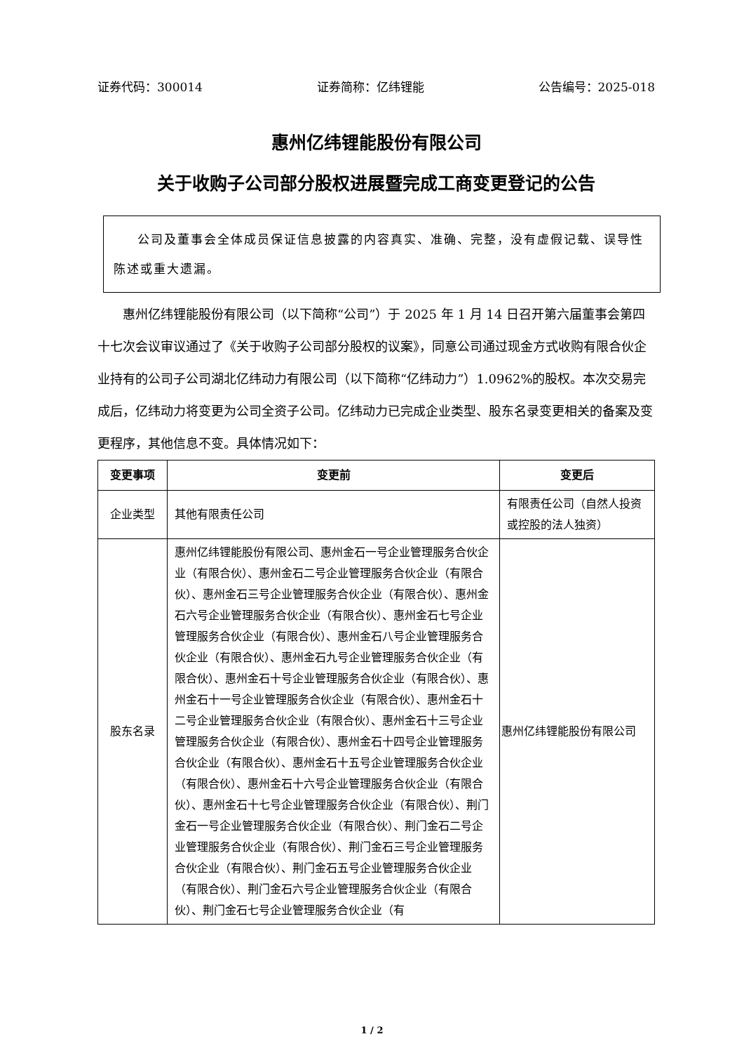证券代码：300014 证券简称：亿纬锂能 公告编号：2025-018
惠州亿纬锂能股份有限公司
关于收购子公司部分股权进展暨完成工商变更登记的公告
公司及董事会全体成员保证信息披露的内容真实、准确、完整，没有虚假记载、误导性陈述或重大遗漏。
惠州亿纬锂能股份有限公司（以下简称“公司”）于 2025 年 1 月 14 日召开第六届董事会第四十七次会议审议通过了《关于收购子公司部分股权的议案》，同意公司通过现金方式收购有限合伙企业持有的公司子公司湖北亿纬动力有限公司（以下简称“亿纬动力”）1.0962%的股权。本次交易完成后，亿纬动力将变更为公司全资子公司。亿纬动力已完成企业类型、股东名录变更相关的备案及变更程序，其他信息不变。具体情况如下：
| 变更事项 | 变更前 | 变更后 |
| --- | --- | --- |
| 企业类型 | 其他有限责任公司 | 有限责任公司（自然人投资或控股的法人独资） |
| 股东名录 | 惠州亿纬锂能股份有限公司、惠州金石一号企业管理服务合伙企业（有限合伙）、惠州金石二号企业管理服务合伙企业（有限合伙）、惠州金石三号企业管理服务合伙企业（有限合伙）、惠州金石六号企业管理服务合伙企业（有限合伙）、惠州金石七号企业管理服务合伙企业（有限合伙）、惠州金石八号企业管理服务合伙企业（有限合伙）、惠州金石九号企业管理服务合伙企业（有限合伙）、惠州金石十号企业管理服务合伙企业（有限合伙）、惠州金石十一号企业管理服务合伙企业（有限合伙）、惠州金石十二号企业管理服务合伙企业（有限合伙）、惠州金石十三号企业管理服务合伙企业（有限合伙）、惠州金石十四号企业管理服务合伙企业（有限合伙）、惠州金石十五号企业管理服务合伙企业（有限合伙）、惠州金石十六号企业管理服务合伙企业（有限合伙）、惠州金石十七号企业管理服务合伙企业（有限合伙）、荆门金石一号企业管理服务合伙企业（有限合伙）、荆门金石二号企业管理服务合伙企业（有限合伙）、荆门金石三号企业管理服务合伙企业（有限合伙）、荆门金石五号企业管理服务合伙企业（有限合伙）、荆门金石六号企业管理服务合伙企业（有限合伙）、荆门金石七号企业管理服务合伙企业（有 | 惠州亿纬锂能股份有限公司 |
1 / 2